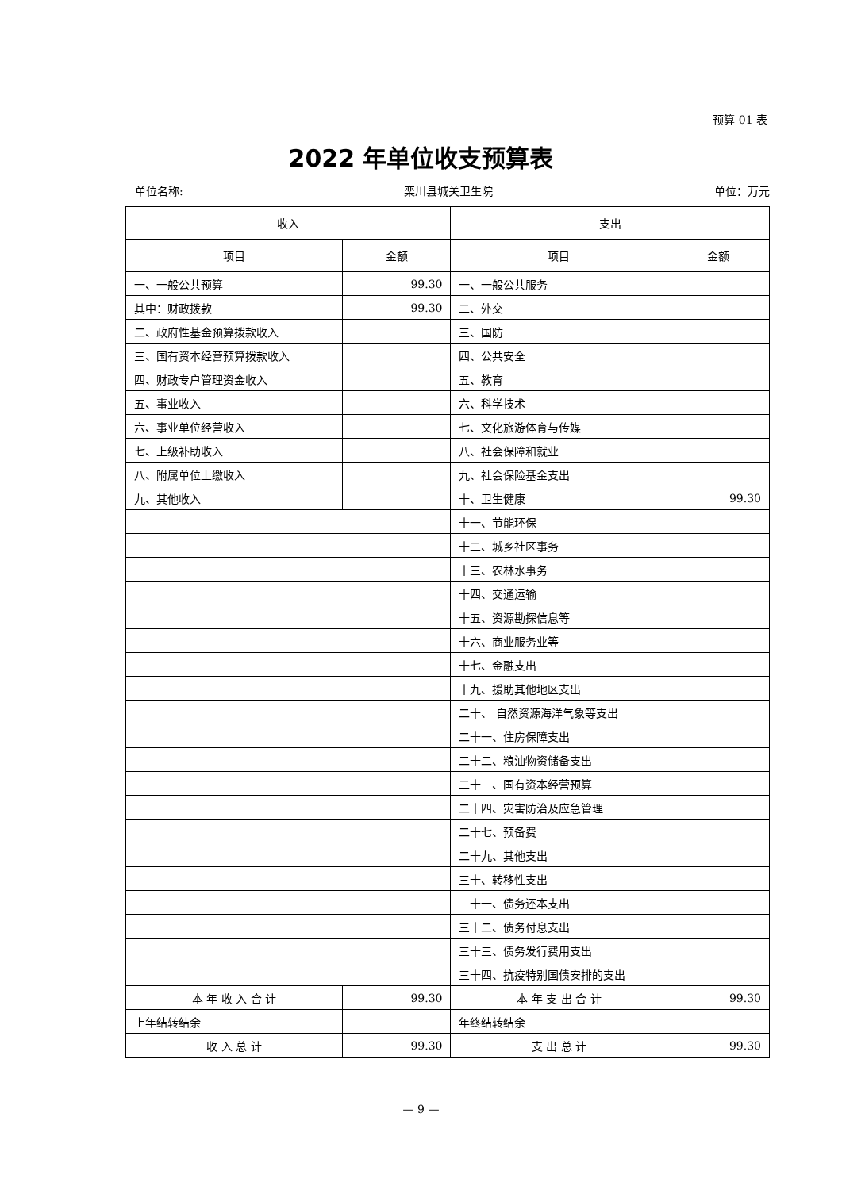预算 01 表
2022 年单位收支预算表
单位名称: 栾川县城关卫生院 单位：万元
| 收入 | | 支出 | |
| --- | --- | --- | --- |
| 项目 | 金额 | 项目 | 金额 |
| 一、一般公共预算 | 99.30 | 一、一般公共服务 | |
| 其中：财政拨款 | 99.30 | 二、外交 | |
| 二、政府性基金预算拨款收入 | | 三、国防 | |
| 三、国有资本经营预算拨款收入 | | 四、公共安全 | |
| 四、财政专户管理资金收入 | | 五、教育 | |
| 五、事业收入 | | 六、科学技术 | |
| 六、事业单位经营收入 | | 七、文化旅游体育与传媒 | |
| 七、上级补助收入 | | 八、社会保障和就业 | |
| 八、附属单位上缴收入 | | 九、社会保险基金支出 | |
| 九、其他收入 | | 十、卫生健康 | 99.30 |
| | | 十一、节能环保 | |
| | | 十二、城乡社区事务 | |
| | | 十三、农林水事务 | |
| | | 十四、交通运输 | |
| | | 十五、资源勘探信息等 | |
| | | 十六、商业服务业等 | |
| | | 十七、金融支出 | |
| | | 十九、援助其他地区支出 | |
| | | 二十、 自然资源海洋气象等支出 | |
| | | 二十一、住房保障支出 | |
| | | 二十二、粮油物资储备支出 | |
| | | 二十三、国有资本经营预算 | |
| | | 二十四、灾害防治及应急管理 | |
| | | 二十七、预备费 | |
| | | 二十九、其他支出 | |
| | | 三十、转移性支出 | |
| | | 三十一、债务还本支出 | |
| | | 三十二、债务付息支出 | |
| | | 三十三、债务发行费用支出 | |
| | | 三十四、抗疫特别国债安排的支出 | |
| 本 年 收 入 合 计 | 99.30 | 本 年 支 出 合 计 | 99.30 |
| 上年结转结余 | | 年终结转结余 | |
| 收 入 总 计 | 99.30 | 支 出 总 计 | 99.30 |
— 9 —